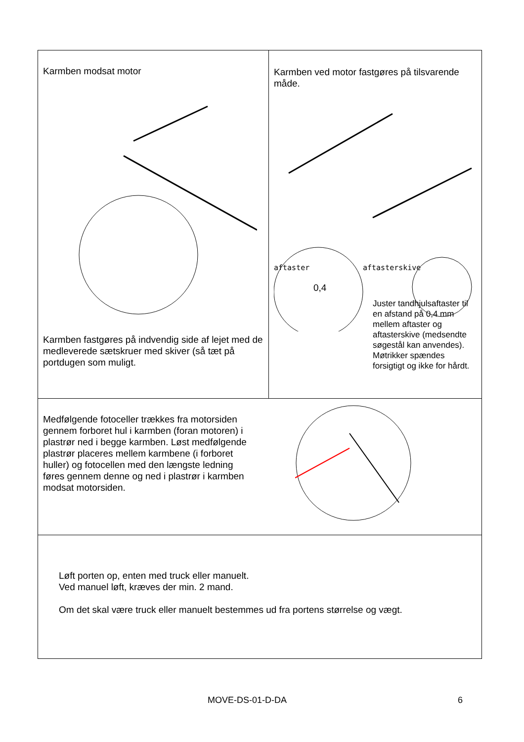| Karmben modsat motor Karmben fastgøres på indvendig side af lejet med de medleverede sætskruer med skiver (så tæt på portdugen som muligt. | Karmben ved motor fastgøres på tilsvarende måde. aftaster 0,4 aftasterskive Juster tandhjulsaftaster til en afstand på 0,4 mm mellem aftaster og aftasterskive (medsendte søgestål kan anvendes). Møtrikker spændes forsigtigt og ikke for hårdt. |
| Medfølgende fotoceller trækkes fra motorsiden gennem forboret hul i karmben (foran motoren) i plastrør ned i begge karmben. Løst medfølgende plastrør placeres mellem karmbene (i forboret huller) og fotocellen med den længste ledning føres gennem denne og ned i plastrør i karmben modsat motorsiden. | |
| Løft porten op, enten med truck eller manuelt. Ved manuel løft, kræves der min. 2 mand. Om det skal være truck eller manuelt bestemmes ud fra portens størrelse og vægt. | |
MOVE-DS-01-D-DA 6